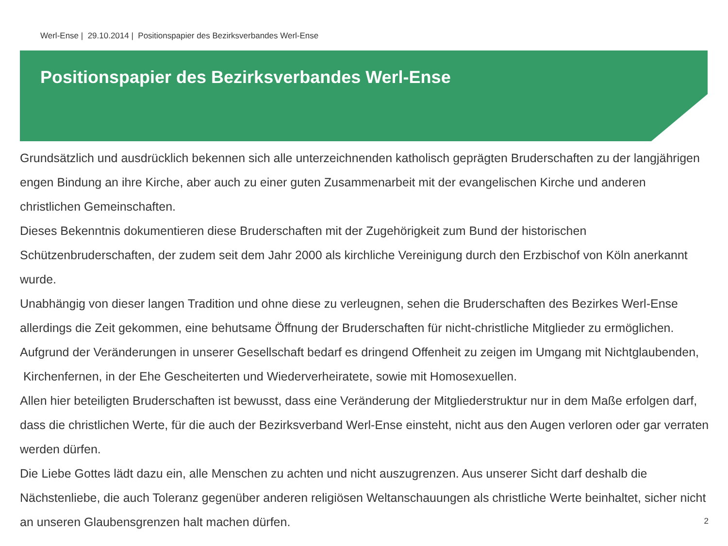Werl-Ense | 29.10.2014 | Positionspapier des Bezirksverbandes Werl-Ense
Positionspapier des Bezirksverbandes Werl-Ense
Grundsätzlich und ausdrücklich bekennen sich alle unterzeichnenden katholisch geprägten Bruderschaften zu der langjährigen engen Bindung an ihre Kirche, aber auch zu einer guten Zusammenarbeit mit der evangelischen Kirche und anderen christlichen Gemeinschaften.
Dieses Bekenntnis dokumentieren diese Bruderschaften mit der Zugehörigkeit zum Bund der historischen Schützenbruderschaften, der zudem seit dem Jahr 2000 als kirchliche Vereinigung durch den Erzbischof von Köln anerkannt wurde.
Unabhängig von dieser langen Tradition und ohne diese zu verleugnen, sehen die Bruderschaften des Bezirkes Werl-Ense allerdings die Zeit gekommen, eine behutsame Öffnung der Bruderschaften für nicht-christliche Mitglieder zu ermöglichen. Aufgrund der Veränderungen in unserer Gesellschaft bedarf es dringend Offenheit zu zeigen im Umgang mit Nichtglaubenden, Kirchenfernen, in der Ehe Gescheiterten und Wiederverheiratete, sowie mit Homosexuellen.
Allen hier beteiligten Bruderschaften ist bewusst, dass eine Veränderung der Mitgliederstruktur nur in dem Maße erfolgen darf, dass die christlichen Werte, für die auch der Bezirksverband Werl-Ense einsteht, nicht aus den Augen verloren oder gar verraten werden dürfen.
Die Liebe Gottes lädt dazu ein, alle Menschen zu achten und nicht auszugrenzen. Aus unserer Sicht darf deshalb die Nächstenliebe, die auch Toleranz gegenüber anderen religiösen Weltanschauungen als christliche Werte beinhaltet, sicher nicht an unseren Glaubensgrenzen halt machen dürfen.
2